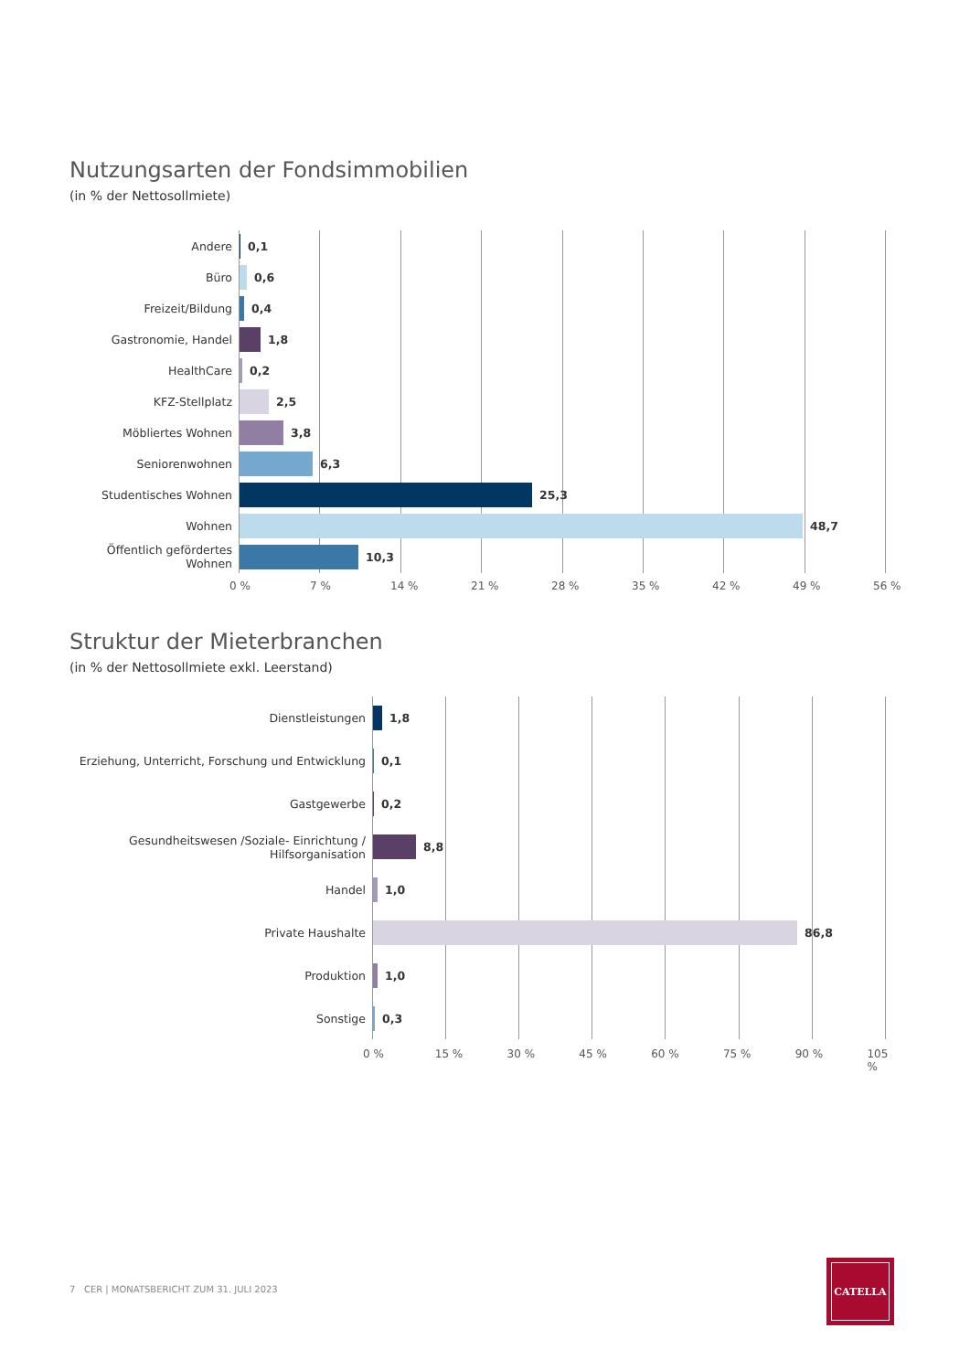Nutzungsarten der Fondsimmobilien
(in % der Nettosollmiete)
Andere 0,1
Büro 0,6
Freizeit/Bildung 0,4
Gastronomie, Handel 1,8
HealthCare 0,2
KFZ-Stellplatz 2,5
Möbliertes Wohnen 3,8
Seniorenwohnen 6,3
Studentisches Wohnen 25,3
Wohnen 48,7
Öffentlich gefördertes Wohnen
10,3
0 % 7 % 14 % 21 % 28 % 35 % 42 % 49 % 56 %
Struktur der Mieterbranchen
(in % der Nettosollmiete exkl. Leerstand)
Dienstleistungen 1,8
Erziehung, Unterricht, Forschung und Entwicklung
0,1
Gastgewerbe 0,2
Gesundheitswesen /Soziale- Einrichtung / Hilfsorganisation
8,8
Handel 1,0
Private Haushalte 86,8
Produktion 1,0
Sonstige 0,3
0 % 15 % 30 % 45 % 60 % 75 % 90 % 105 %
7 CER | MONATSBERICHT ZUM 31. JULI 2023
CATELLA